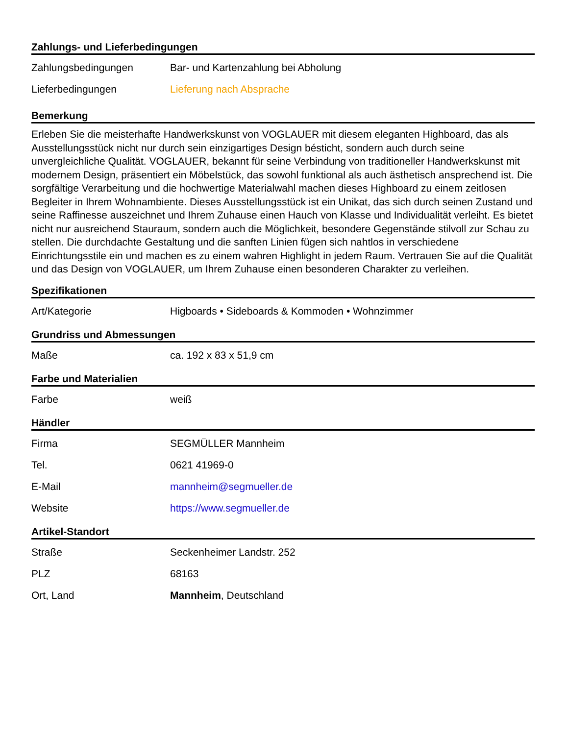Zahlungs- und Lieferbedingungen
| Zahlungsbedingungen | Bar- und Kartenzahlung bei Abholung |
| Lieferbedingungen | Lieferung nach Absprache |
Bemerkung
Erleben Sie die meisterhafte Handwerkskunst von VOGLAUER mit diesem eleganten Highboard, das als Ausstellungsstück nicht nur durch sein einzigartiges Design bésticht, sondern auch durch seine unvergleichliche Qualität. VOGLAUER, bekannt für seine Verbindung von traditioneller Handwerkskunst mit modernem Design, präsentiert ein Möbelstück, das sowohl funktional als auch ästhetisch ansprechend ist. Die sorgfältige Verarbeitung und die hochwertige Materialwahl machen dieses Highboard zu einem zeitlosen Begleiter in Ihrem Wohnambiente. Dieses Ausstellungsstück ist ein Unikat, das sich durch seinen Zustand und seine Raffinesse auszeichnet und Ihrem Zuhause einen Hauch von Klasse und Individualität verleiht. Es bietet nicht nur ausreichend Stauraum, sondern auch die Möglichkeit, besondere Gegenstände stilvoll zur Schau zu stellen. Die durchdachte Gestaltung und die sanften Linien fügen sich nahtlos in verschiedene Einrichtungsstile ein und machen es zu einem wahren Highlight in jedem Raum. Vertrauen Sie auf die Qualität und das Design von VOGLAUER, um Ihrem Zuhause einen besonderen Charakter zu verleihen.
Spezifikationen
| Art/Kategorie | Higboards • Sideboards & Kommoden • Wohnzimmer |
Grundriss und Abmessungen
| Maße | ca. 192 x 83 x 51,9 cm |
Farbe und Materialien
| Farbe | weiß |
Händler
| Firma | SEGMÜLLER Mannheim |
| Tel. | 0621 41969-0 |
| E-Mail | mannheim@segmueller.de |
| Website | https://www.segmueller.de |
Artikel-Standort
| Straße | Seckenheimer Landstr. 252 |
| PLZ | 68163 |
| Ort, Land | Mannheim , Deutschland |